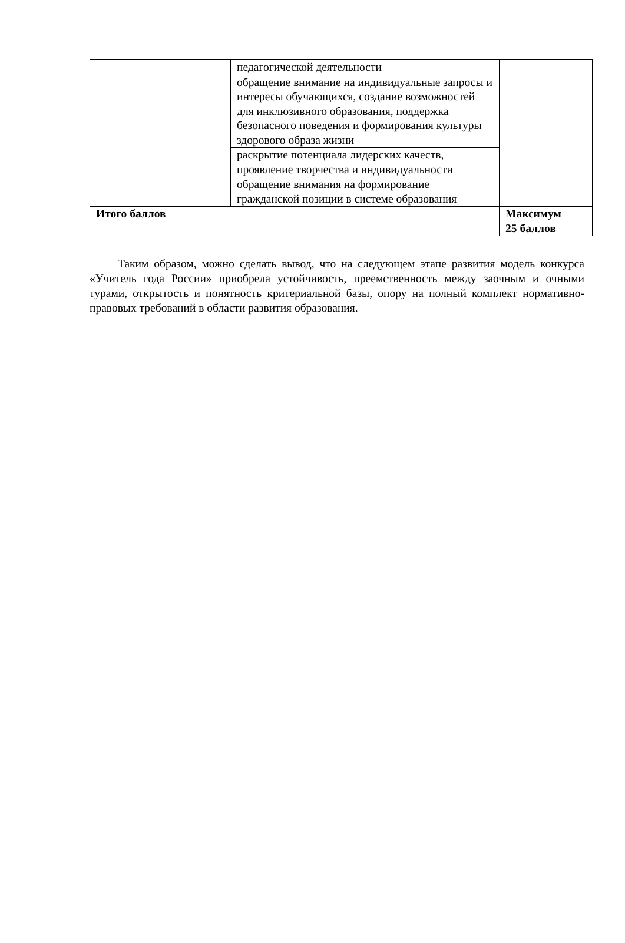| | педагогической деятельности | |
| | обращение внимание на индивидуальные запросы и интересы обучающихся, создание возможностей для инклюзивного образования, поддержка безопасного поведения и формирования культуры здорового образа жизни | |
| | раскрытие потенциала лидерских качеств, проявление творчества и индивидуальности | |
| | обращение внимания на формирование гражданской позиции в системе образования | |
| Итого баллов | | Максимум 25 баллов |
Таким образом, можно сделать вывод, что на следующем этапе развития модель конкурса «Учитель года России» приобрела устойчивость, преемственность между заочным и очными турами, открытость и понятность критериальной базы, опору на полный комплект нормативно-правовых требований в области развития образования.